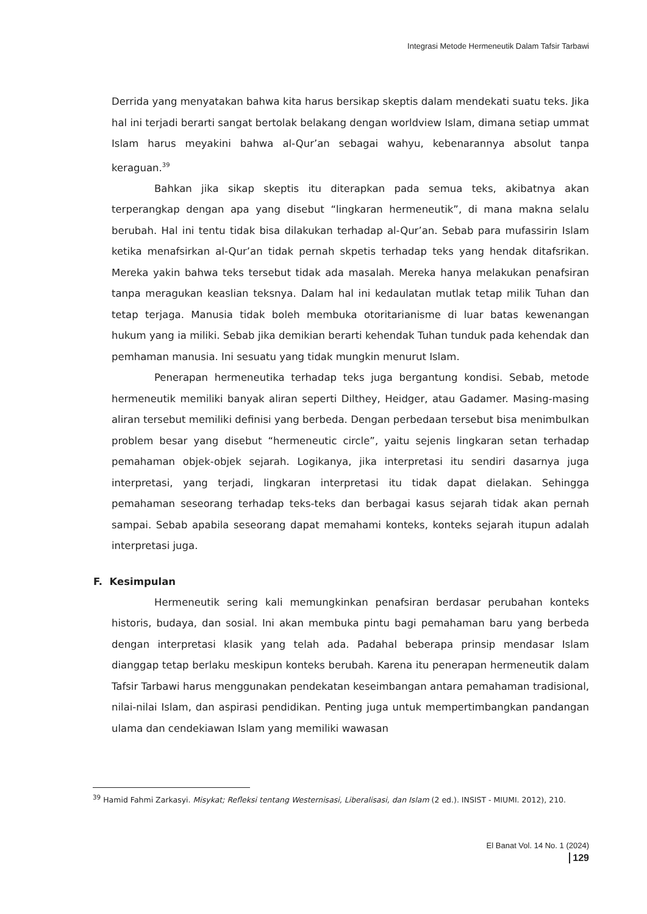Integrasi Metode Hermeneutik Dalam Tafsir Tarbawi
Derrida yang menyatakan bahwa kita harus bersikap skeptis dalam mendekati suatu teks. Jika hal ini terjadi berarti sangat bertolak belakang dengan worldview Islam, dimana setiap ummat Islam harus meyakini bahwa al-Qur’an sebagai wahyu, kebenarannya absolut tanpa keraguan.<sup>39</sup>
Bahkan jika sikap skeptis itu diterapkan pada semua teks, akibatnya akan terperangkap dengan apa yang disebut “lingkaran hermeneutik”, di mana makna selalu berubah. Hal ini tentu tidak bisa dilakukan terhadap al-Qur’an. Sebab para mufassirin Islam ketika menafsirkan al-Qur’an tidak pernah skpetis terhadap teks yang hendak ditafsrikan. Mereka yakin bahwa teks tersebut tidak ada masalah. Mereka hanya melakukan penafsiran tanpa meragukan keaslian teksnya. Dalam hal ini kedaulatan mutlak tetap milik Tuhan dan tetap terjaga. Manusia tidak boleh membuka otoritarianisme di luar batas kewenangan hukum yang ia miliki. Sebab jika demikian berarti kehendak Tuhan tunduk pada kehendak dan pemhaman manusia. Ini sesuatu yang tidak mungkin menurut Islam.
Penerapan hermeneutika terhadap teks juga bergantung kondisi. Sebab, metode hermeneutik memiliki banyak aliran seperti Dilthey, Heidger, atau Gadamer. Masing-masing aliran tersebut memiliki definisi yang berbeda. Dengan perbedaan tersebut bisa menimbulkan problem besar yang disebut “hermeneutic circle”, yaitu sejenis lingkaran setan terhadap pemahaman objek-objek sejarah. Logikanya, jika interpretasi itu sendiri dasarnya juga interpretasi, yang terjadi, lingkaran interpretasi itu tidak dapat dielakan. Sehingga pemahaman seseorang terhadap teks-teks dan berbagai kasus sejarah tidak akan pernah sampai. Sebab apabila seseorang dapat memahami konteks, konteks sejarah itupun adalah interpretasi juga.
F. Kesimpulan
Hermeneutik sering kali memungkinkan penafsiran berdasar perubahan konteks historis, budaya, dan sosial. Ini akan membuka pintu bagi pemahaman baru yang berbeda dengan interpretasi klasik yang telah ada. Padahal beberapa prinsip mendasar Islam dianggap tetap berlaku meskipun konteks berubah. Karena itu penerapan hermeneutik dalam Tafsir Tarbawi harus menggunakan pendekatan keseimbangan antara pemahaman tradisional, nilai-nilai Islam, dan aspirasi pendidikan. Penting juga untuk mempertimbangkan pandangan ulama dan cendekiawan Islam yang memiliki wawasan
<sup>39</sup> Hamid Fahmi Zarkasyi. Misykat; Refleksi tentang Westernisasi, Liberalisasi, dan Islam (2 ed.). INSIST - MIUMI. 2012), 210.
El Banat Vol. 14 No. 1 (2024)
129